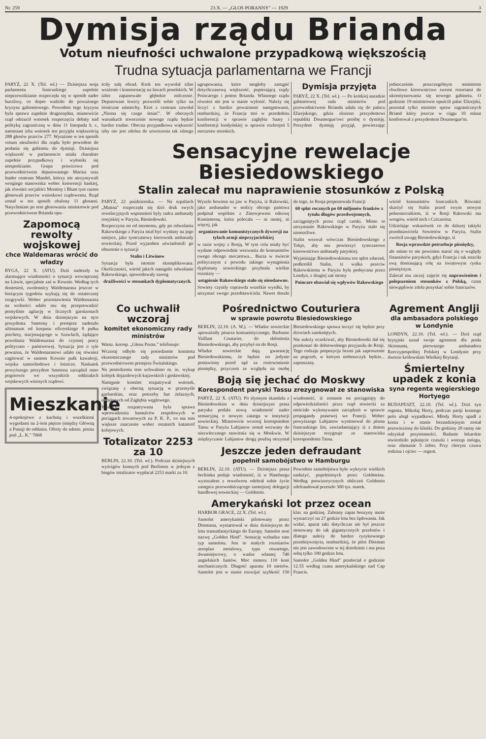Nr. 259 23.X. — „GŁOS PORANNY" — 1929 3
Dymisja rządu Brianda
Votum nieufności uchwalone przypadkową większością
Trudna sytuacja parlamentarna we Francji
PARYŻ, 22 X. (Tel. wł.) — Dzisiejsza sesja parlamentu francuskiego zupełnie nieprzewidzianie rozpoczęła się w sposób nader burzliwy, co dopro wadziło do poważnego kryzysu gabinetowego. Powodem tego kryzysu była sprawa zupełnie drugorzędna, mianowicie rząd odrzucił wniosek rozpoczęcia debaty nad polityką zagraniczną w dniu 11 listopada b. r., natomiast izba wniosek ten przyjęła większością 288 głosów przeciw 277. Wyrażone w ten sposób votum nieufności dla rządu było powodem do podania się gabinetu do dymisji. Dzisiejsza większość w parlamencie miała charakter zupełnie przypadkowy i wyłoniła się niespodzianie. Grupa prawicowa pod przewodnictwem deputowanego Marina oraz leader centrum Mandel, którzy nie utrzymywali wrogiego stanowiska wobec konwencji baskiej, jak również socjaliści Montiny i Blum tym razem głosowali przeciw wnioskowi rządowemu. Rząd został w ten sposób obalony 11 głosami. Natychmiast po tem głosowaniu ministrowie pod przewodnictwem Brianda opu-
Zapomocą rewolty wojskowej
chce Waldemaras wrócić do władzy
RYGA, 22 X. (ATU). Dziś nadeszły tu alarmujące wiadomości o sytuacji wewnętrznej na Litwie, specjalnie zaś w Kownie. Według tych doniesień, zwolennicy Waldemarasa jeszcze w bieżącym tygodniu szykują się do ostatecznej rozgrywki. Wobec pozostawienia Waldemarasa na wolności udało mu się przeprowadzić pomyślnie agitację w licznych garnizonach wojskowych. W dniu dzisiejszym na ręce prezydenta Smetony i premjera nadeszło ultimatum od korpusu oficerskiego 8 pułku piechoty, stacjonującego w Szawlach, żądające powołania Waldemarasa do czynnej pracy polityczno - państwowej. Sytuacja jest o tyle poważna, że Waldemarasowi udało się również zagitować w samem Kownie pułk kawalerji, wojska samochodowe i lotnicze. Naskutek powyższego prezydent Smetona zarządził ostre pogotowie we wszystkich oddziałach wojskowych wiernych rządowi.
Mieszkanie
4-opokojowe z kuchnią i wszelkiemi wygodami na 2-iem piętrze (między Główną a Pustą) do oddania. Oferty do admin. pisma pod „L. K." 7068
ściły salę obrad. Krok ten wywołał silne wrażenie i konsternację na ławach poselskich. W izbie zapanowało głębokie milczenie. Deputowani lewicy pozwolili sobie tylko na ironiczne uśmiechy. Ktoś z centrum zawołał „Niema się czego śmiać". W obecnych warunkach stworzenie nowego rządu będzie bardzo trudne. Obecna przypadkowa większość izby nie jest zdolna do utworzenia tak silnego ugrupowania, które mogłoby zastąpić dotychczasową większość, popierającą rządy Poincarego i potem Brianda. Własnego rządu również nie jest w stanie wyłonić. Należy się liczyć z bardzo poważnemi następstwami, tembardziej, że Francja stoi w przededniu konferencji w sprawie zagłębia Saary i konferencji londyńskiej w sprawie rozbrojeń 5 mocarstw morskich.
Dymisja przyjęta
PARYŻ, 22 X. (Tel. wł.). — Po krótkiej naradzie gabinetowej rada ministrów pod przewodnictwem Brianda udała się do pałacu Elizejskiego, gdzie złożono prezydentowi republiki Doumergue'owi prośbę o dymisję. Prezydent dymisję przyjął, powierzając jednocześnie poszczególnym ministrom chwilowe kierownictwo swemi resortami do ukonstytuowania się nowego gabinetu. O godzinie 19 ministrowie opuścili pałac Elizejski, pozostał tylko minister spraw zagranicznych Briand który jeszcze w ciągu 10 minut konferował z prezydentem Doumergue'm.
Sensacyjne rewelacje Biesiedowskiego
Stalin zalecał mu naprawienie stosunków z Polską
PARYŻ, 22 października. — Na szpaltach „Matina" rozpoczęła się dziś druk swych rewelacyjnych wspomnień były radca ambasady rosyjskiej w Paryżu, Biesiedowski.
Rozpoczyna on od momentu, gdy po odwołaniu Rakowskiego z Paryża miał być wysłany na jego miejsce, jako tymczasowy kierownik ambasady sowieckiej. Przed wyjazdem uświadomili go obszernie o sytuacji
Stalin i Litwinow
Sytuacja była istotnie skomplikowana. Okoliczności, wśród jakich nastąpiło odwołanie Rakowskiego, spowodowały szereg
drażliwości w stosunkach dyplomatycznych.
Wyszło bowiem na jaw w Paryżu, iż Rakowski, jako ambasador w stolicy obcego państwa podpisał wspólnie z Zinowjewem odezwę Kominternu, która polecała — ni mniej, ni więcej, jak
organizowanie komunistycznych dywersji na tyłach armji nieprzyjacielskiej
w razie wojny z Rosją. W tym celu miały być wydane odpowiednie wezwania do komunistów owego obcego mocarstwa... Burza w świecie politycznym z powodu takiego wystąpienia dyplomaty sowieckiego przybrała wielkie rozmiary —
ustąpienie Rakowskiego stało się nieodzowne.
Sowiety czyniły coprawda wszelkie wysiłki, by utrzymać swego przedstawiciela. Nawet doszło do tego, że Rosja proponowała Francji
60 spłat rocznych po 60 miljonów franków z tytułu długów przedwojennych,
zaciągniętych przez rząd carski. Mimo to utrzymanie Rakowskiego w Paryżu stało się niemożliwe.
Stalin wezwał wówczas Biesiedowskiego z Tokjo, aby mu powierzyć tymczasowe kierownictwo ambasady paryskiej.
Wyjaśniając Biesiedowskiemu ten splot zdarzeń, podkreślił Stalin, iż walka przeciw Rakowskiemu w Paryżu była podsycana przez Londyn, z drugiej zaś strony
Poincare obawiał się wpływów Rakowskiego
wśród komunistów francuskich. Również skarżył się Stalin przed swym nowym pełnomocnikiem, iż w Rosji Rakowski ma wrogów, wśród nich i Cziczerina.
Udzielając wskazówek co do dalszej taktyki przedstawiciela Sowietów w Paryżu, Stalin zwrócił uwagę Biesiedowskiego, iż
Rosja wprawdzie potrzebuje pieniędzy,
ale mimo to nie powinien starać się o względy finansistów paryskich, gdyż Francja i tak straciła swą dominującą rolę na światowym rynku pieniężnym.
Zalecał mu raczej zajęcie się naprawieniem i polepszeniem stosunków z Polską, czem niewątpliwie zdoła pozyskać sobie francuzów.
Co uchwalił wczoraj
komitet ekonomiczny rady ministrów
Warsz. koresp. „Głosu Poran." telefonuje:
Wczoraj odbyło się posiedzenie komitetu ekonomicznego rady ministrów pod przewodnictwem premjera Świtalskiego.
Na posiedzeniu tem uchwalono m. in. wykup kolejek dojazdowych kujawskich i gosławskiej.
Następnie komitet rozpatrywał wniosek, związany z obecną sytuacją w przemyśle garbarskim, oraz potrzeby hut żelaznych, oddalonych od Zagłębia węglowego.
Wkońcu rozpatrywana była sprawa wprowadzenia hamulców zespołowych w pociągach towarowych na P. K. P., co ma tem większe znaczenie wobec ostatnich katastrof kolejowych.
Totalizator 2253 za 10
BERLIN, 22.10. (Tel. wł.). Podczas dzisiejszych wyścigów konnych pod Berlinem w jednym z biegów totalizator wypłacał 2253 marki za 10.
Pośrednictwo Couturiera
w sprawie powrotu Biesiedowskiego
BERLIN, 22.10. (A. W.). — Władze sowieckie upoważniły pisarza komunistycznego, Barbusse Vaillant Couturier, do skłonienia Biesiedowskiego, aby przybył on do Rosji.
Władze sowieckie dają gwarancję Biesiedowskiemu, że będzie on jedynie postawiony przed sąd za roztrwonienie pieniędzy, przyczem ze względu na osobę Biesiedowskiego sprawa toczyć się będzie przy drzwiach zamkniętych.
Nie należy oczekiwać, aby Biesiedowski dał się przekonać do dobrowolnego przyjazdu do Rosji. Tego rodzaju propozycja brzmi jak zaproszenie na pogrzeb, w którym nieboszczyk będzie... zapraszany.
Boją się jechać do Moskwy
Korespondent paryski Tassu zrezygnował ze stanowiska
PARYŻ, 22 X. (ATU). Po słynnym skandalu z Biesiedowskim w dniu dzisiejszym prasa paryska podała nową wiadomość nader sensacyjną o nowym zatargu w instytucji sowieckiej. Mianowicie wczoraj korespondent Tassu w Paryżu Lubjanow został wezwany do niezwłocznego stawienia się w Moskwie. W międzyczasie Lubjanow drogą poufną otrzymał wiadomość, iż zostanie on pociągnięty do odpowiedzialności przez rząd sowiecki za nieścisłe wykonywanie zarządzeń w sprawie propagandy prasowej we Francji. Wobec powyższego Lubjanow wystosował do pisma francuskiego list, zawiadamiający iż z dniem dzisiejszym rezygnuje ze stanowiska korespondenta Tassu.
Jeszcze jeden defraudant
popełnił samobójstwo w Hamburgu
BERLIN, 22.10. (ATU). — Dzisiejsza prasa berlińska podaje wiadomość, iż w Hamburgu wystrzałem z rewolweru odebrał sobie życie zastępca przewodniczącego tamtejszej delegacji handlowej sowieckiej — Goldstein.
Powodem samobójstwa było wykrycie wielkich nadużyć, popełnionych przez Goldsteina. Według prowizorycznych obliczeń Goldstein zdefraudował przeszło 300 tys. marek.
Amerykański lot przez ocean
HARBOR GRACE, 22 X. (Tel. wł.).
Samolot amerykański pilotowany przez Ditemana, wystartował w dniu dzisiejszym do lotu transatlantyckiego do Europy. Samolot nosi nazwę „Golden Hind". Sensację wzbudza sam typ samolotu. Jest to małych rozmiarów aeroplan metalowy, typu otwartego, dwumiejscowy, o wadze własnej 740 angielskich funtów. Moc motoru 110 koni mechanicznych. Długość aparatu 10 metrów. Samolot jest w stanie rozwijać szybkość 150 klm. na godzinę. Zabrany zapas benzyny może wystarczyć na 27 godzin lotu bez lądowania. Jak widać, aparat taki dotychczas nie był jeszcze stosowany do tak gigantycznych przelotów i dlatego należy do bardzo ryzykownego przedsięwzięcia, tembardziej, że pilot Diteman nie jest zawodowcem w tej dziedzinie i ma poza sobą tylko 100 godzin lotu.
Samolot „Golden Hind" przeleciał o godzinie 12.55 według czasu amerykańskiego nad Cap Francis.
Agrement Anglji
dla ambasadora polskiego w Londynie
LONDYN, 22.10. (Tel. wł.). — Dziś rząd brytyjski uznał swoje agrement dla posła Skirmunta, pierwszego ambasadora Rzeczypospolitej Polskiej w Londynie przy dworze królewskim Wielkiej Brytanji.
Śmiertelny upadek z konia
syna regenta węgierskiego Hortyego
BUDAPESZT, 22.10. (Tel. wł.). Dziś syn regenta, Mikołaj Horty, podczas partji konnego polo uległ wypadkowi. Młody Horty spadł z konia i w stanie beznadziejnym został przewieziony do kliniki. Do godziny 20 ranny nie odzyskał przytomności. Badanie lekarskie stwierdziło pęknięcie czaszki i wstrząs mózgu, oraz złamanie 5 żeber. Przy chorym czuwa rodzina i ojciec — regent.